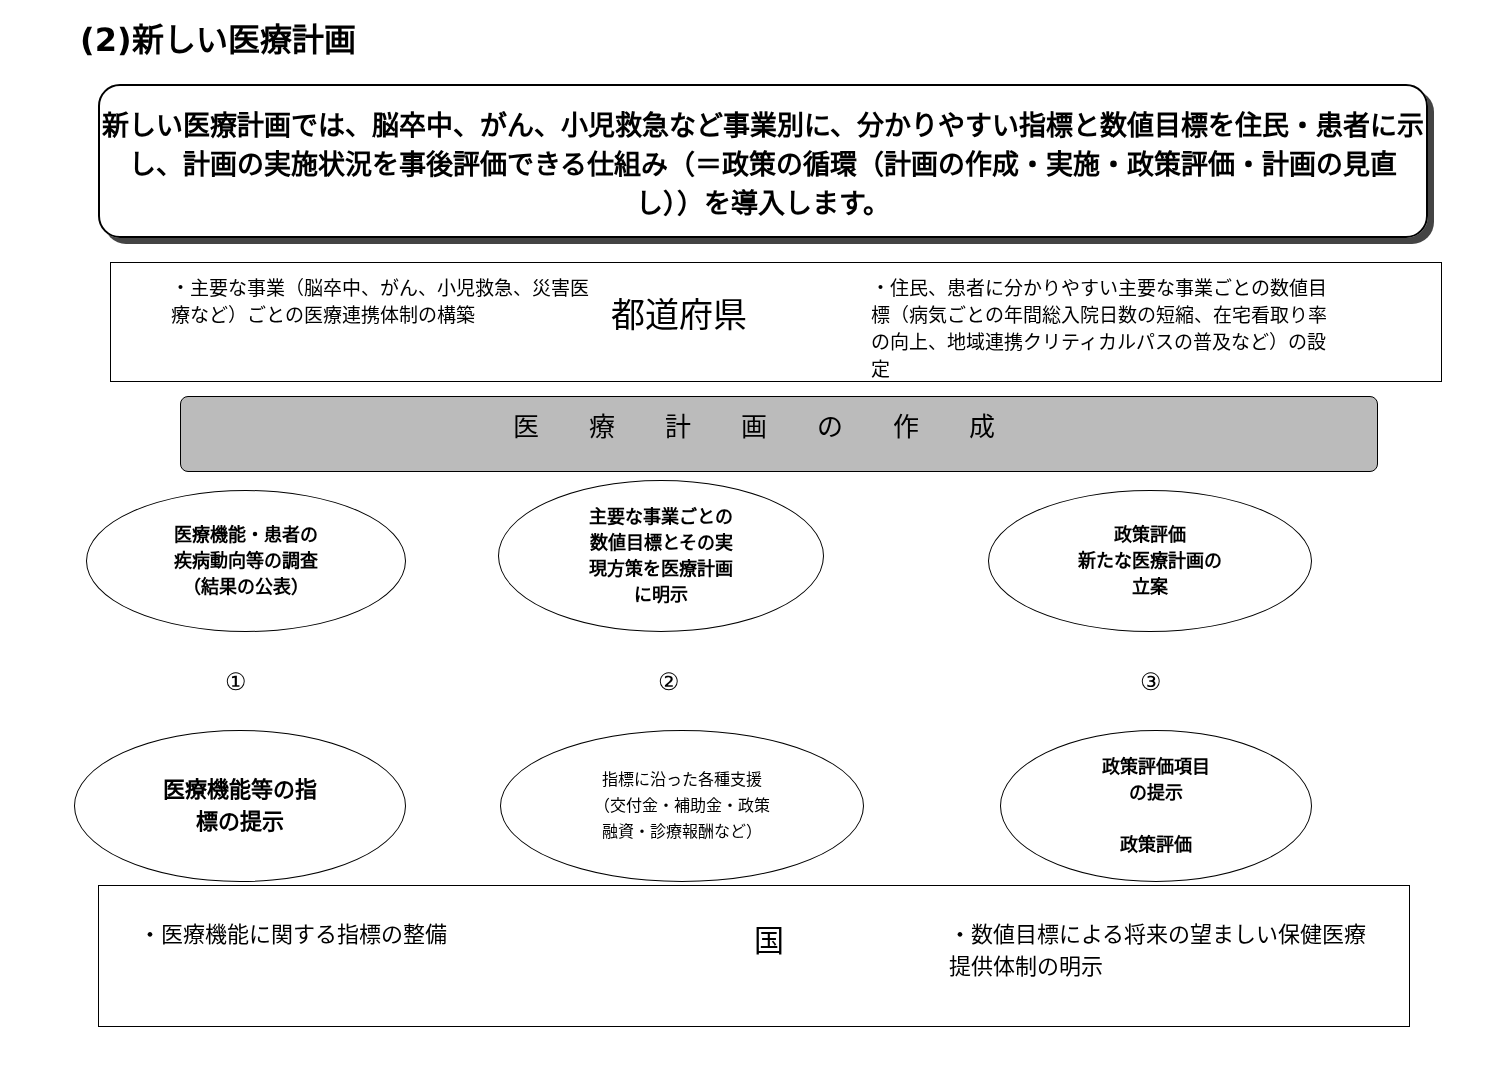(2)新しい医療計画
新しい医療計画では、脳卒中、がん、小児救急など事業別に、分かりやすい指標と数値目標を住民・患者に示し、計画の実施状況を事後評価できる仕組み（＝政策の循環（計画の作成・実施・政策評価・計画の見直し））を導入します。
・主要な事業（脳卒中、がん、小児救急、災害医療など）ごとの医療連携体制の構築
都道府県
・住民、患者に分かりやすい主要な事業ごとの数値目標（病気ごとの年間総入院日数の短縮、在宅看取り率の向上、地域連携クリティカルパスの普及など）の設定
医療計画の作成
医療機能・患者の
疾病動向等の調査
（結果の公表）
主要な事業ごとの
数値目標とその実
現方策を医療計画
に明示
政策評価
新たな医療計画の
立案
① ② ③
医療機能等の指
標の提示
指標に沿った各種支援
（交付金・補助金・政策
融資・診療報酬など）
政策評価項目
の提示
政策評価
・医療機能に関する指標の整備
国
・数値目標による将来の望ましい保健医療提供体制の明示